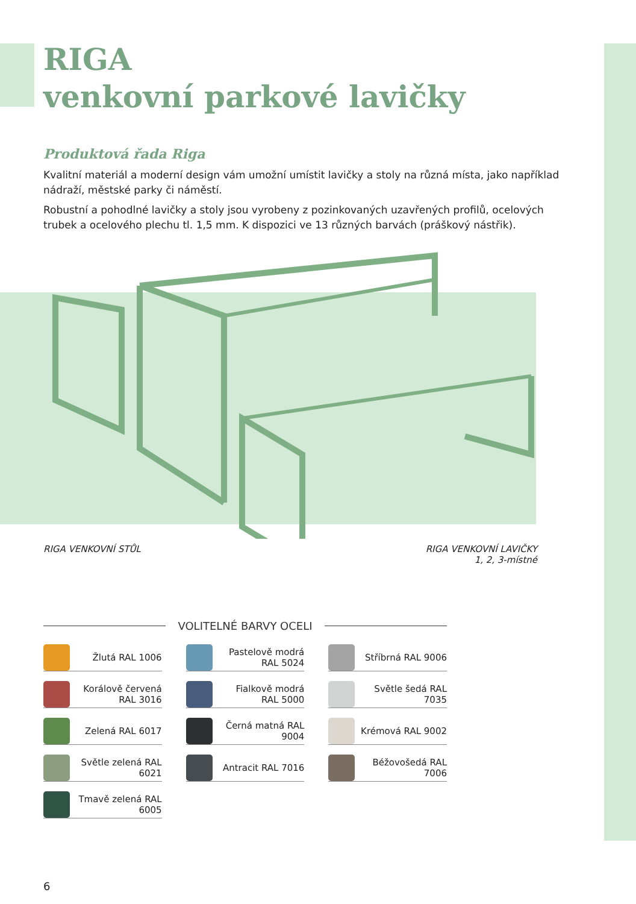RIGA
venkovní parkové lavičky
Produktová řada Riga
Kvalitní materiál a moderní design vám umožní umístit lavičky a stoly na různá místa, jako například nádraží, městské parky či náměstí.
Robustní a pohodlné lavičky a stoly jsou vyrobeny z pozinkovaných uzavřených profilů, ocelových trubek a ocelového plechu tl. 1,5 mm. K dispozici ve 13 různých barvách (práškový nástřik).
RIGA VENKOVNÍ STŮL RIGA VENKOVNÍ LAVIČKY
1, 2, 3-místné
VOLITELNÉ BARVY OCELI
Žlutá RAL 1006
Pastelově modrá RAL 5024
Stříbrná RAL 9006
Korálově červená RAL 3016
Fialkově modrá RAL 5000
Světle šedá RAL 7035
Zelená RAL 6017
Černá matná RAL 9004
Krémová RAL 9002
Světle zelená RAL 6021
Antracit RAL 7016
Béžovošedá RAL 7006
Tmavě zelená RAL 6005
6